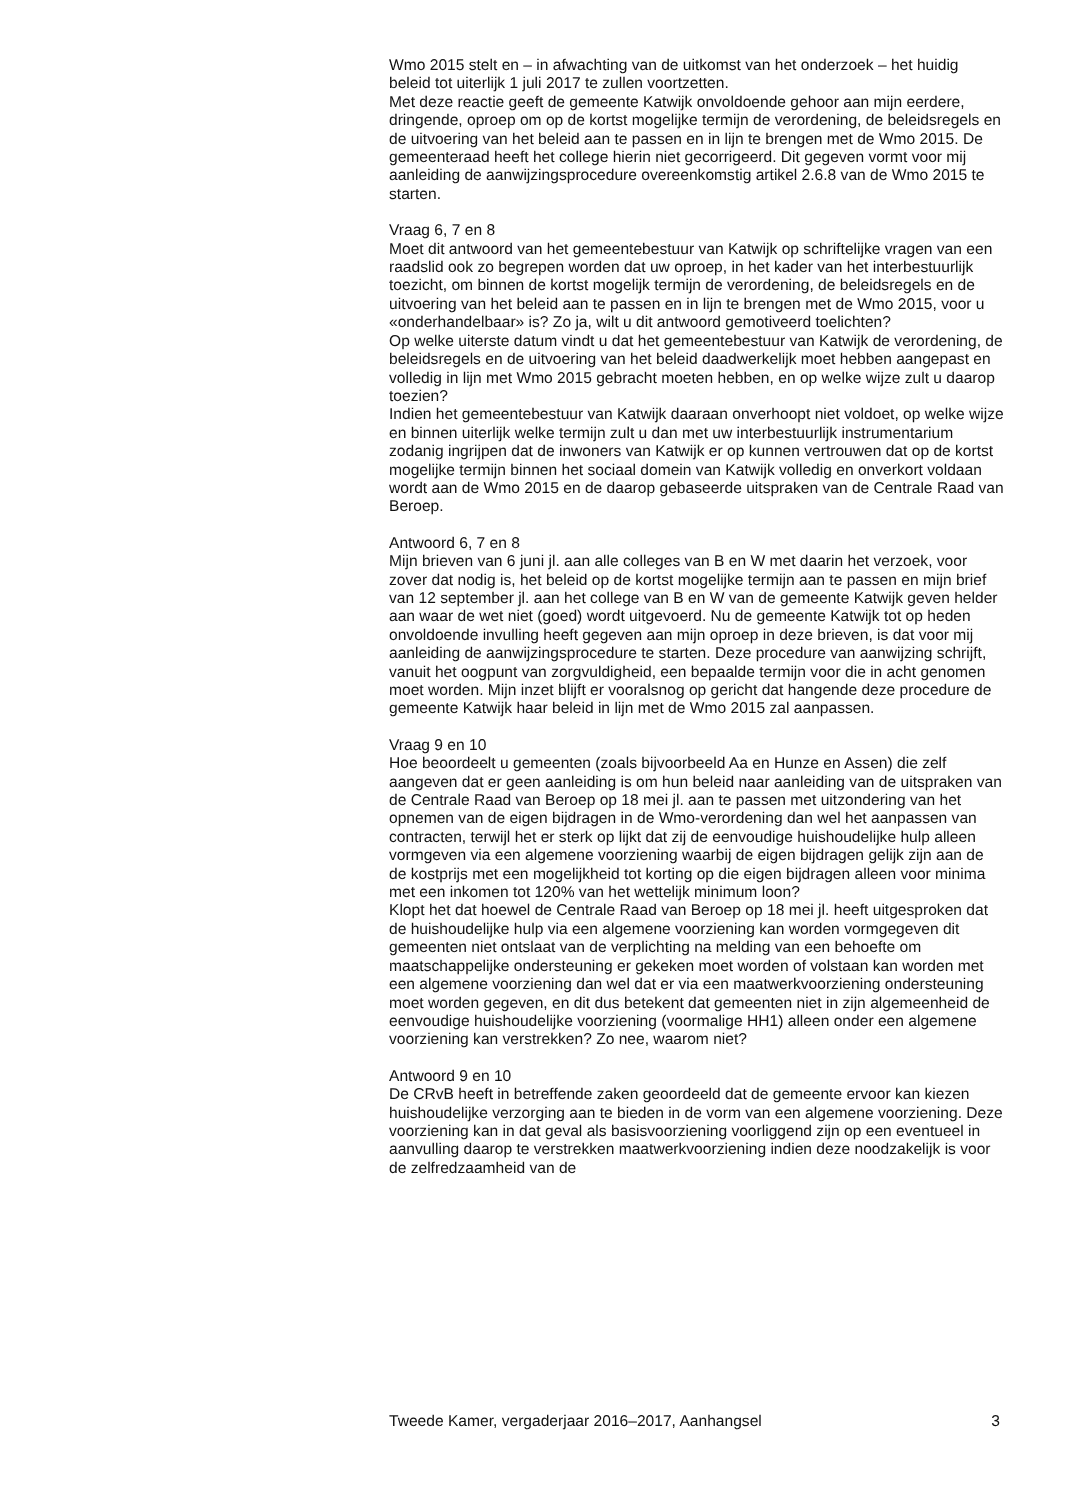Wmo 2015 stelt en – in afwachting van de uitkomst van het onderzoek – het huidig beleid tot uiterlijk 1 juli 2017 te zullen voortzetten.
Met deze reactie geeft de gemeente Katwijk onvoldoende gehoor aan mijn eerdere, dringende, oproep om op de kortst mogelijke termijn de verordening, de beleidsregels en de uitvoering van het beleid aan te passen en in lijn te brengen met de Wmo 2015. De gemeenteraad heeft het college hierin niet gecorrigeerd. Dit gegeven vormt voor mij aanleiding de aanwijzingsprocedure overeenkomstig artikel 2.6.8 van de Wmo 2015 te starten.
Vraag 6, 7 en 8
Moet dit antwoord van het gemeentebestuur van Katwijk op schriftelijke vragen van een raadslid ook zo begrepen worden dat uw oproep, in het kader van het interbestuurlijk toezicht, om binnen de kortst mogelijk termijn de verordening, de beleidsregels en de uitvoering van het beleid aan te passen en in lijn te brengen met de Wmo 2015, voor u «onderhandelbaar» is? Zo ja, wilt u dit antwoord gemotiveerd toelichten?
Op welke uiterste datum vindt u dat het gemeentebestuur van Katwijk de verordening, de beleidsregels en de uitvoering van het beleid daadwerkelijk moet hebben aangepast en volledig in lijn met Wmo 2015 gebracht moeten hebben, en op welke wijze zult u daarop toezien?
Indien het gemeentebestuur van Katwijk daaraan onverhoopt niet voldoet, op welke wijze en binnen uiterlijk welke termijn zult u dan met uw interbestuurlijk instrumentarium zodanig ingrijpen dat de inwoners van Katwijk er op kunnen vertrouwen dat op de kortst mogelijke termijn binnen het sociaal domein van Katwijk volledig en onverkort voldaan wordt aan de Wmo 2015 en de daarop gebaseerde uitspraken van de Centrale Raad van Beroep.
Antwoord 6, 7 en 8
Mijn brieven van 6 juni jl. aan alle colleges van B en W met daarin het verzoek, voor zover dat nodig is, het beleid op de kortst mogelijke termijn aan te passen en mijn brief van 12 september jl. aan het college van B en W van de gemeente Katwijk geven helder aan waar de wet niet (goed) wordt uitgevoerd. Nu de gemeente Katwijk tot op heden onvoldoende invulling heeft gegeven aan mijn oproep in deze brieven, is dat voor mij aanleiding de aanwijzingsprocedure te starten. Deze procedure van aanwijzing schrijft, vanuit het oogpunt van zorgvuldigheid, een bepaalde termijn voor die in acht genomen moet worden. Mijn inzet blijft er vooralsnog op gericht dat hangende deze procedure de gemeente Katwijk haar beleid in lijn met de Wmo 2015 zal aanpassen.
Vraag 9 en 10
Hoe beoordeelt u gemeenten (zoals bijvoorbeeld Aa en Hunze en Assen) die zelf aangeven dat er geen aanleiding is om hun beleid naar aanleiding van de uitspraken van de Centrale Raad van Beroep op 18 mei jl. aan te passen met uitzondering van het opnemen van de eigen bijdragen in de Wmo-verordening dan wel het aanpassen van contracten, terwijl het er sterk op lijkt dat zij de eenvoudige huishoudelijke hulp alleen vormgeven via een algemene voorziening waarbij de eigen bijdragen gelijk zijn aan de de kostprijs met een mogelijkheid tot korting op die eigen bijdragen alleen voor minima met een inkomen tot 120% van het wettelijk minimum loon?
Klopt het dat hoewel de Centrale Raad van Beroep op 18 mei jl. heeft uitgesproken dat de huishoudelijke hulp via een algemene voorziening kan worden vormgegeven dit gemeenten niet ontslaat van de verplichting na melding van een behoefte om maatschappelijke ondersteuning er gekeken moet worden of volstaan kan worden met een algemene voorziening dan wel dat er via een maatwerkvoorziening ondersteuning moet worden gegeven, en dit dus betekent dat gemeenten niet in zijn algemeenheid de eenvoudige huishoudelijke voorziening (voormalige HH1) alleen onder een algemene voorziening kan verstrekken? Zo nee, waarom niet?
Antwoord 9 en 10
De CRvB heeft in betreffende zaken geoordeeld dat de gemeente ervoor kan kiezen huishoudelijke verzorging aan te bieden in de vorm van een algemene voorziening. Deze voorziening kan in dat geval als basisvoorziening voorliggend zijn op een eventueel in aanvulling daarop te verstrekken maatwerkvoorziening indien deze noodzakelijk is voor de zelfredzaamheid van de
Tweede Kamer, vergaderjaar 2016–2017, Aanhangsel 3